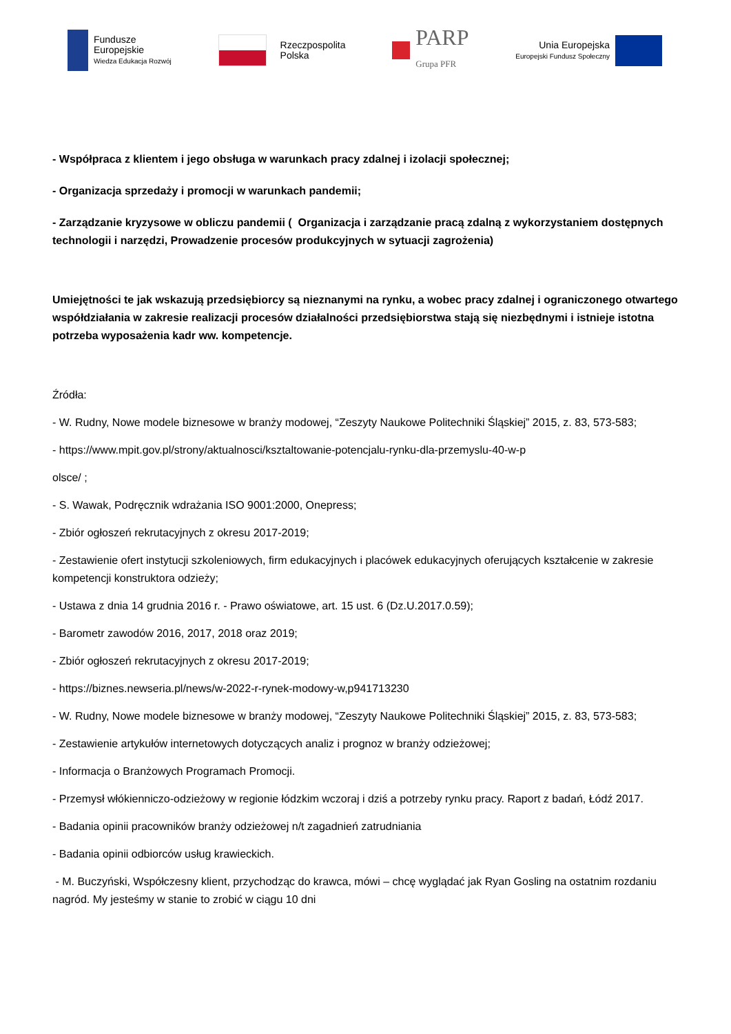Fundusze
Europejskie
Wiedza Edukacja Rozwój
Rzeczpospolita
Polska
PARP
Grupa PFR
Unia Europejska
Europejski Fundusz Społeczny
- Współpraca z klientem i jego obsługa w warunkach pracy zdalnej i izolacji społecznej;
- Organizacja sprzedaży i promocji w warunkach pandemii;
- Zarządzanie kryzysowe w obliczu pandemii ( Organizacja i zarządzanie pracą zdalną z wykorzystaniem dostępnych technologii i narzędzi, Prowadzenie procesów produkcyjnych w sytuacji zagrożenia)
Umiejętności te jak wskazują przedsiębiorcy są nieznanymi na rynku, a wobec pracy zdalnej i ograniczonego otwartego współdziałania w zakresie realizacji procesów działalności przedsiębiorstwa stają się niezbędnymi i istnieje istotna potrzeba wyposażenia kadr ww. kompetencje.
Źródła:
- W. Rudny, Nowe modele biznesowe w branży modowej, “Zeszyty Naukowe Politechniki Śląskiej” 2015, z. 83, 573-583;
- https://www.mpit.gov.pl/strony/aktualnosci/ksztaltowanie-potencjalu-rynku-dla-przemyslu-40-w-p
olsce/ ;
- S. Wawak, Podręcznik wdrażania ISO 9001:2000, Onepress;
- Zbiór ogłoszeń rekrutacyjnych z okresu 2017-2019;
- Zestawienie ofert instytucji szkoleniowych, firm edukacyjnych i placówek edukacyjnych oferujących kształcenie w zakresie kompetencji konstruktora odzieży;
- Ustawa z dnia 14 grudnia 2016 r. - Prawo oświatowe, art. 15 ust. 6 (Dz.U.2017.0.59);
- Barometr zawodów 2016, 2017, 2018 oraz 2019;
- Zbiór ogłoszeń rekrutacyjnych z okresu 2017-2019;
- https://biznes.newseria.pl/news/w-2022-r-rynek-modowy-w,p941713230
- W. Rudny, Nowe modele biznesowe w branży modowej, “Zeszyty Naukowe Politechniki Śląskiej” 2015, z. 83, 573-583;
- Zestawienie artykułów internetowych dotyczących analiz i prognoz w branży odzieżowej;
- Informacja o Branżowych Programach Promocji.
- Przemysł włókienniczo-odzieżowy w regionie łódzkim wczoraj i dziś a potrzeby rynku pracy. Raport z badań, Łódź 2017.
- Badania opinii pracowników branży odzieżowej n/t zagadnień zatrudniania
- Badania opinii odbiorców usług krawieckich.
- M. Buczyński, Współczesny klient, przychodząc do krawca, mówi – chcę wyglądać jak Ryan Gosling na ostatnim rozdaniu nagród. My jesteśmy w stanie to zrobić w ciągu 10 dni